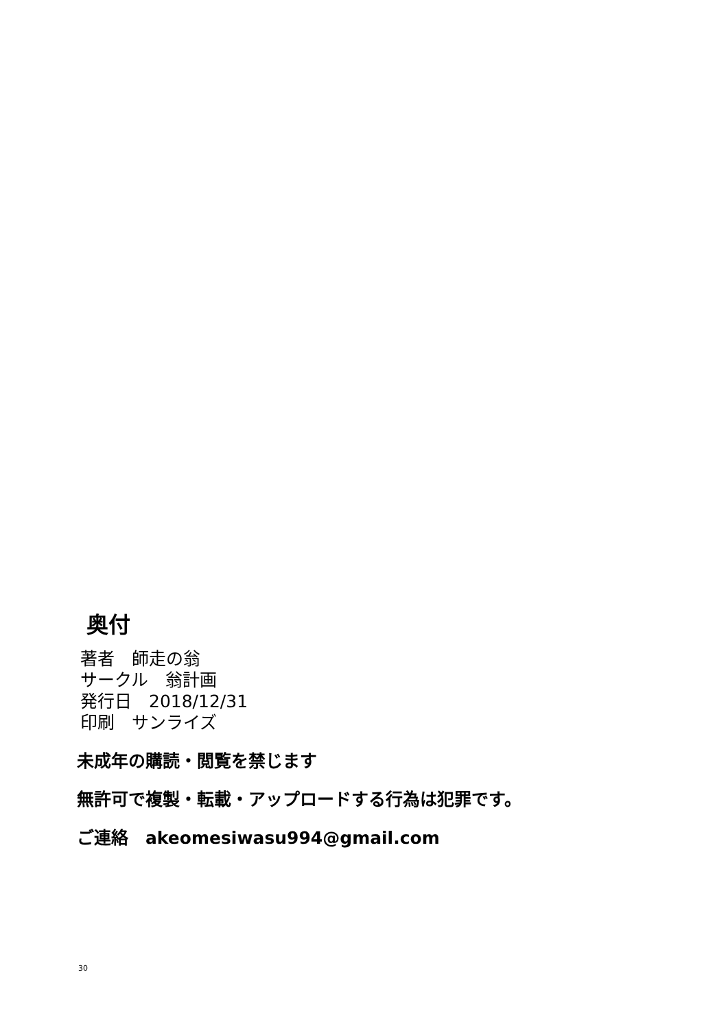奥付
著者　師走の翁
サークル　翁計画
発行日　2018/12/31
印刷　サンライズ
未成年の購読・閲覧を禁じます
無許可で複製・転載・アップロードする行為は犯罪です。
ご連絡　akeomesiwasu994@gmail.com
30